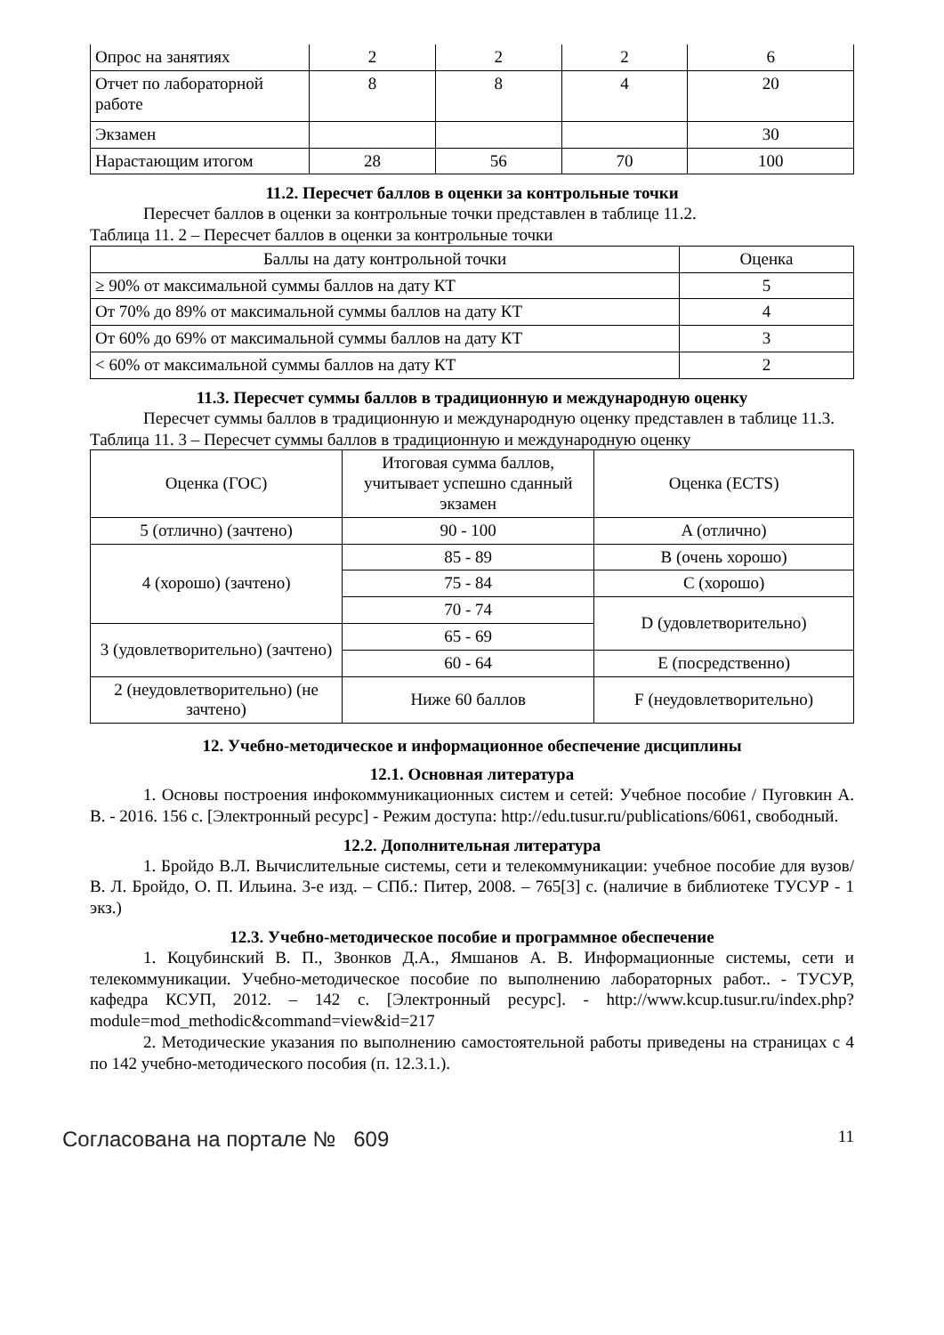| Опрос на занятиях | 2 | 2 | 2 | 6 |
| Отчет по лабораторной работе | 8 | 8 | 4 | 20 |
| Экзамен | | | | 30 |
| Нарастающим итогом | 28 | 56 | 70 | 100 |
11.2. Пересчет баллов в оценки за контрольные точки
Пересчет баллов в оценки за контрольные точки представлен в таблице 11.2.
Таблица 11. 2 – Пересчет баллов в оценки за контрольные точки
| Баллы на дату контрольной точки | Оценка |
| --- | --- |
| ≥ 90% от максимальной суммы баллов на дату КТ | 5 |
| От 70% до 89% от максимальной суммы баллов на дату КТ | 4 |
| От 60% до 69% от максимальной суммы баллов на дату КТ | 3 |
| < 60% от максимальной суммы баллов на дату КТ | 2 |
11.3. Пересчет суммы баллов в традиционную и международную оценку
Пересчет суммы баллов в традиционную и международную оценку представлен в таблице 11.3.
Таблица 11. 3 – Пересчет суммы баллов в традиционную и международную оценку
| Оценка (ГОС) | Итоговая сумма баллов, учитывает успешно сданный экзамен | Оценка (ECTS) |
| --- | --- | --- |
| 5 (отлично) (зачтено) | 90 - 100 | A (отлично) |
| 4 (хорошо) (зачтено) | 85 - 89 | B (очень хорошо) |
| | 75 - 84 | C (хорошо) |
| | 70 - 74 | D (удовлетворительно) |
| 3 (удовлетворительно) (зачтено) | 65 - 69 | |
| | 60 - 64 | E (посредственно) |
| 2 (неудовлетворительно) (не зачтено) | Ниже 60 баллов | F (неудовлетворительно) |
12. Учебно-методическое и информационное обеспечение дисциплины
12.1. Основная литература
1. Основы построения инфокоммуникационных систем и сетей: Учебное пособие / Пуговкин А. В. - 2016. 156 с. [Электронный ресурс] - Режим доступа: http://edu.tusur.ru/publications/6061, свободный.
12.2. Дополнительная литература
1. Бройдо В.Л. Вычислительные системы, сети и телекоммуникации: учебное пособие для вузов/ В. Л. Бройдо, О. П. Ильина. 3-е изд. – СПб.: Питер, 2008. – 765[3] с. (наличие в библиотеке ТУСУР - 1 экз.)
12.3. Учебно-методическое пособие и программное обеспечение
1. Коцубинский В. П., Звонков Д.А., Ямшанов А. В. Информационные системы, сети и телекоммуникации. Учебно-методическое пособие по выполнению лабораторных работ.. - ТУСУР, кафедра КСУП, 2012. – 142 с. [Электронный ресурс]. - http://www.kcup.tusur.ru/index.php?module=mod_methodic&command=view&id=217
2. Методические указания по выполнению самостоятельной работы приведены на страницах с 4 по 142 учебно-методического пособия (п. 12.3.1.).
Согласована на портале № 609 11